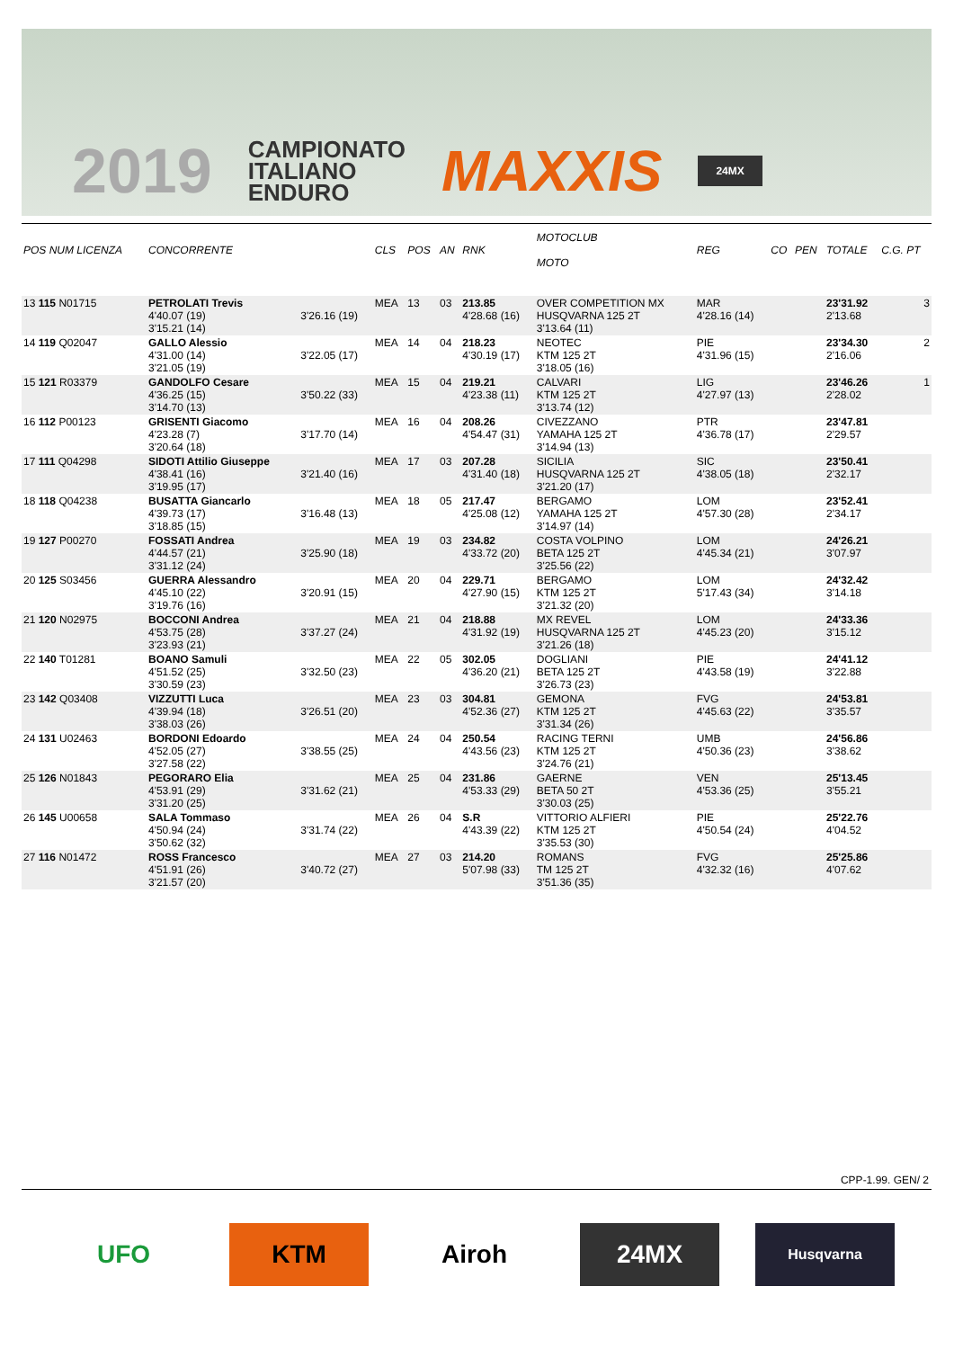2019 CAMPIONATO
ITALIANO
ENDURO MAXXIS 24MX
| POS NUM LICENZA | CONCORRENTE | | CLS | POS | AN | RNK | MOTOCLUB MOTO | REG | CO | PEN | TOTALE | C.G. PT |
| --- | --- | --- | --- | --- | --- | --- | --- | --- | --- | --- | --- | --- |
| 13 115 N01715 | PETROLATI Trevis 4'40.07 (19) 3'15.21 (14) | 3'26.16 (19) | MEA | 13 | 03 | 213.85 4'28.68 (16) | OVER COMPETITION MX HUSQVARNA 125 2T 3'13.64 (11) | MAR 4'28.16 (14) | | | 23'31.92 2'13.68 | 3 |
| 14 119 Q02047 | GALLO Alessio 4'31.00 (14) 3'21.05 (19) | 3'22.05 (17) | MEA | 14 | 04 | 218.23 4'30.19 (17) | NEOTEC KTM 125 2T 3'18.05 (16) | PIE 4'31.96 (15) | | | 23'34.30 2'16.06 | 2 |
| 15 121 R03379 | GANDOLFO Cesare 4'36.25 (15) 3'14.70 (13) | 3'50.22 (33) | MEA | 15 | 04 | 219.21 4'23.38 (11) | CALVARI KTM 125 2T 3'13.74 (12) | LIG 4'27.97 (13) | | | 23'46.26 2'28.02 | 1 |
| 16 112 P00123 | GRISENTI Giacomo 4'23.28 (7) 3'20.64 (18) | 3'17.70 (14) | MEA | 16 | 04 | 208.26 4'54.47 (31) | CIVEZZANO YAMAHA 125 2T 3'14.94 (13) | PTR 4'36.78 (17) | | | 23'47.81 2'29.57 | |
| 17 111 Q04298 | SIDOTI Attilio Giuseppe 4'38.41 (16) 3'19.95 (17) | 3'21.40 (16) | MEA | 17 | 03 | 207.28 4'31.40 (18) | SICILIA HUSQVARNA 125 2T 3'21.20 (17) | SIC 4'38.05 (18) | | | 23'50.41 2'32.17 | |
| 18 118 Q04238 | BUSATTA Giancarlo 4'39.73 (17) 3'18.85 (15) | 3'16.48 (13) | MEA | 18 | 05 | 217.47 4'25.08 (12) | BERGAMO YAMAHA 125 2T 3'14.97 (14) | LOM 4'57.30 (28) | | | 23'52.41 2'34.17 | |
| 19 127 P00270 | FOSSATI Andrea 4'44.57 (21) 3'31.12 (24) | 3'25.90 (18) | MEA | 19 | 03 | 234.82 4'33.72 (20) | COSTA VOLPINO BETA 125 2T 3'25.56 (22) | LOM 4'45.34 (21) | | | 24'26.21 3'07.97 | |
| 20 125 S03456 | GUERRA Alessandro 4'45.10 (22) 3'19.76 (16) | 3'20.91 (15) | MEA | 20 | 04 | 229.71 4'27.90 (15) | BERGAMO KTM 125 2T 3'21.32 (20) | LOM 5'17.43 (34) | | | 24'32.42 3'14.18 | |
| 21 120 N02975 | BOCCONI Andrea 4'53.75 (28) 3'23.93 (21) | 3'37.27 (24) | MEA | 21 | 04 | 218.88 4'31.92 (19) | MX REVEL HUSQVARNA 125 2T 3'21.26 (18) | LOM 4'45.23 (20) | | | 24'33.36 3'15.12 | |
| 22 140 T01281 | BOANO Samuli 4'51.52 (25) 3'30.59 (23) | 3'32.50 (23) | MEA | 22 | 05 | 302.05 4'36.20 (21) | DOGLIANI BETA 125 2T 3'26.73 (23) | PIE 4'43.58 (19) | | | 24'41.12 3'22.88 | |
| 23 142 Q03408 | VIZZUTTI Luca 4'39.94 (18) 3'38.03 (26) | 3'26.51 (20) | MEA | 23 | 03 | 304.81 4'52.36 (27) | GEMONA KTM 125 2T 3'31.34 (26) | FVG 4'45.63 (22) | | | 24'53.81 3'35.57 | |
| 24 131 U02463 | BORDONI Edoardo 4'52.05 (27) 3'27.58 (22) | 3'38.55 (25) | MEA | 24 | 04 | 250.54 4'43.56 (23) | RACING TERNI KTM 125 2T 3'24.76 (21) | UMB 4'50.36 (23) | | | 24'56.86 3'38.62 | |
| 25 126 N01843 | PEGORARO Elia 4'53.91 (29) 3'31.20 (25) | 3'31.62 (21) | MEA | 25 | 04 | 231.86 4'53.33 (29) | GAERNE BETA 50 2T 3'30.03 (25) | VEN 4'53.36 (25) | | | 25'13.45 3'55.21 | |
| 26 145 U00658 | SALA Tommaso 4'50.94 (24) 3'50.62 (32) | 3'31.74 (22) | MEA | 26 | 04 | S.R 4'43.39 (22) | VITTORIO ALFIERI KTM 125 2T 3'35.53 (30) | PIE 4'50.54 (24) | | | 25'22.76 4'04.52 | |
| 27 116 N01472 | ROSS Francesco 4'51.91 (26) 3'21.57 (20) | 3'40.72 (27) | MEA | 27 | 03 | 214.20 5'07.98 (33) | ROMANS TM 125 2T 3'51.36 (35) | FVG 4'32.32 (16) | | | 25'25.86 4'07.62 | |
CPP-1.99. GEN/ 2
UFO KTM Airoh 24MX
Husqvarna